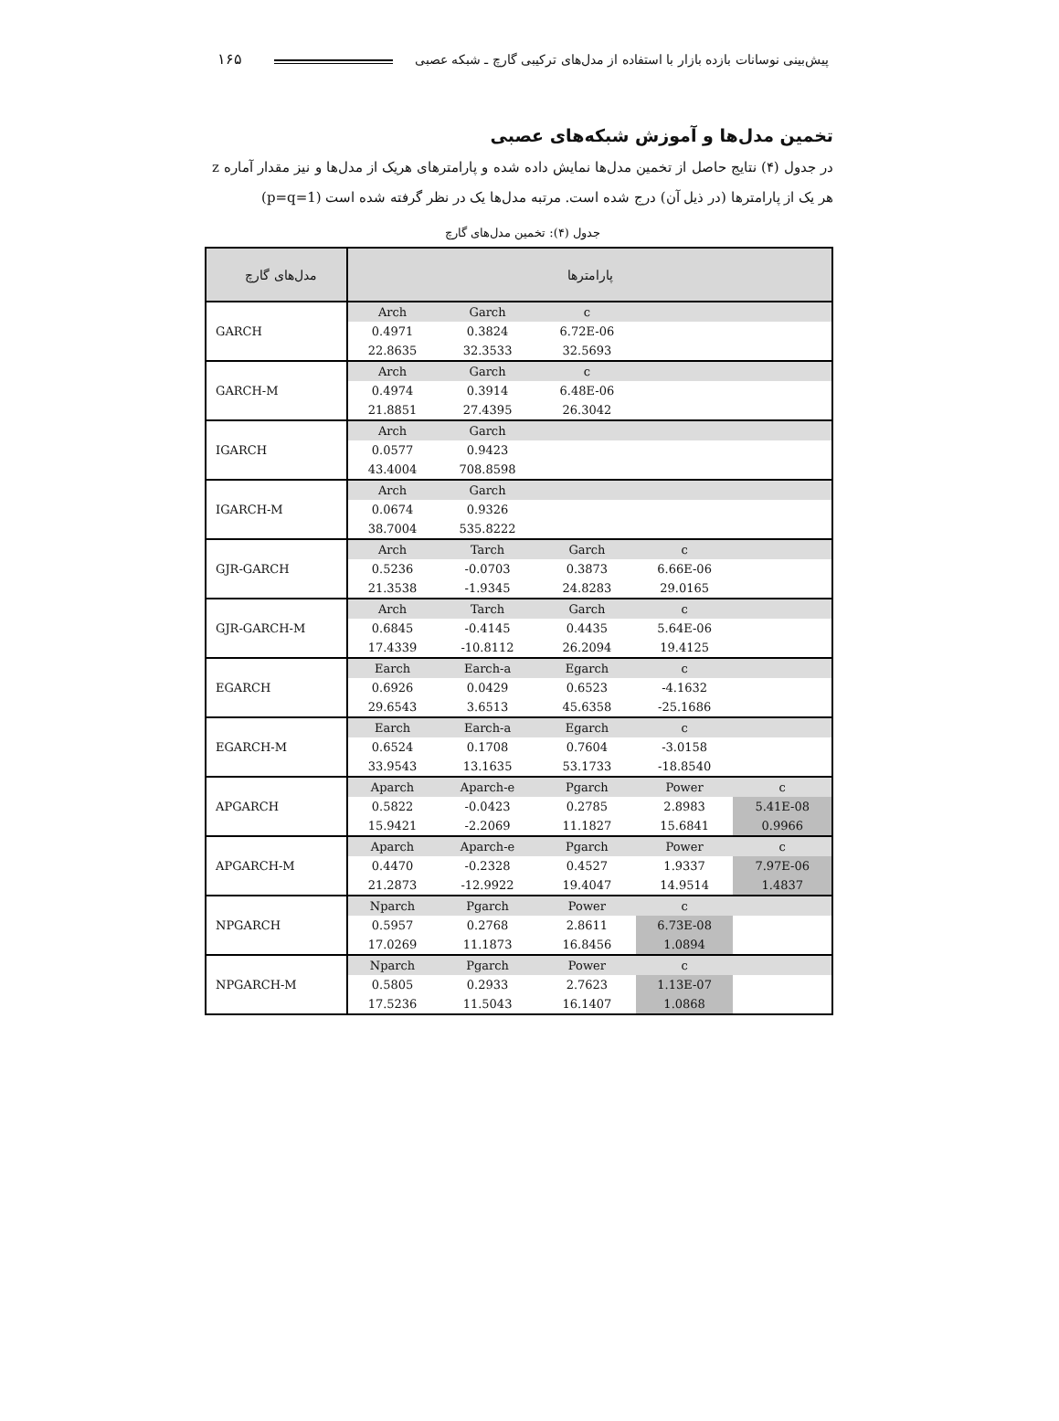پیش‌بینی نوسانات بازده بازار با استفاده از مدل‌های ترکیبی گارچ ـ شبکه عصبی ۱۶۵
تخمین مدل‌ها و آموزش شبکه‌های عصبی
در جدول (۴) نتایج حاصل از تخمین مدل‌ها نمایش داده شده و پارامترهای هریک از مدل‌ها و نیز مقدار آماره z هر یک از پارامترها (در ذیل آن) درج شده است. مرتبه مدل‌ها یک در نظر گرفته شده است (p=q=1)
جدول (۴): تخمین مدل‌های گارچ
| مدل‌های گارچ | پارامترها | | | | |
| --- | --- | --- | --- | --- | --- |
| GARCH | Arch | Garch | c | | |
| | 0.4971 | 0.3824 | 6.72E-06 | | |
| | 22.8635 | 32.3533 | 32.5693 | | |
| GARCH-M | Arch | Garch | c | | |
| | 0.4974 | 0.3914 | 6.48E-06 | | |
| | 21.8851 | 27.4395 | 26.3042 | | |
| IGARCH | Arch | Garch | | | |
| | 0.0577 | 0.9423 | | | |
| | 43.4004 | 708.8598 | | | |
| IGARCH-M | Arch | Garch | | | |
| | 0.0674 | 0.9326 | | | |
| | 38.7004 | 535.8222 | | | |
| GJR-GARCH | Arch | Tarch | Garch | c | |
| | 0.5236 | -0.0703 | 0.3873 | 6.66E-06 | |
| | 21.3538 | -1.9345 | 24.8283 | 29.0165 | |
| GJR-GARCH-M | Arch | Tarch | Garch | c | |
| | 0.6845 | -0.4145 | 0.4435 | 5.64E-06 | |
| | 17.4339 | -10.8112 | 26.2094 | 19.4125 | |
| EGARCH | Earch | Earch-a | Egarch | c | |
| | 0.6926 | 0.0429 | 0.6523 | -4.1632 | |
| | 29.6543 | 3.6513 | 45.6358 | -25.1686 | |
| EGARCH-M | Earch | Earch-a | Egarch | c | |
| | 0.6524 | 0.1708 | 0.7604 | -3.0158 | |
| | 33.9543 | 13.1635 | 53.1733 | -18.8540 | |
| APGARCH | Aparch | Aparch-e | Pgarch | Power | c |
| | 0.5822 | -0.0423 | 0.2785 | 2.8983 | 5.41E-08 |
| | 15.9421 | -2.2069 | 11.1827 | 15.6841 | 0.9966 |
| APGARCH-M | Aparch | Aparch-e | Pgarch | Power | c |
| | 0.4470 | -0.2328 | 0.4527 | 1.9337 | 7.97E-06 |
| | 21.2873 | -12.9922 | 19.4047 | 14.9514 | 1.4837 |
| NPGARCH | Nparch | Pgarch | Power | c | |
| | 0.5957 | 0.2768 | 2.8611 | 6.73E-08 | |
| | 17.0269 | 11.1873 | 16.8456 | 1.0894 | |
| NPGARCH-M | Nparch | Pgarch | Power | c | |
| | 0.5805 | 0.2933 | 2.7623 | 1.13E-07 | |
| | 17.5236 | 11.5043 | 16.1407 | 1.0868 | |